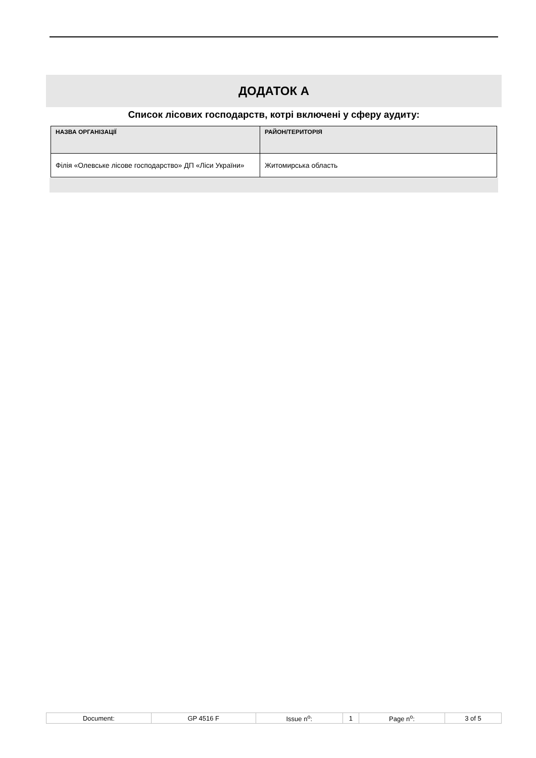ДОДАТОК А
Список лісових господарств, котрі включені у сферу аудиту:
| НАЗВА ОРГАНІЗАЦІЇ | РАЙОН/ТЕРИТОРІЯ |
| --- | --- |
| Філія «Олевське лісове господарство» ДП «Ліси України» | Житомирська область |
| Document: | GP 4516 F | Issue n<sup>o</sup>: | 1 | Page n<sup>o</sup>: | 3 of 5 |